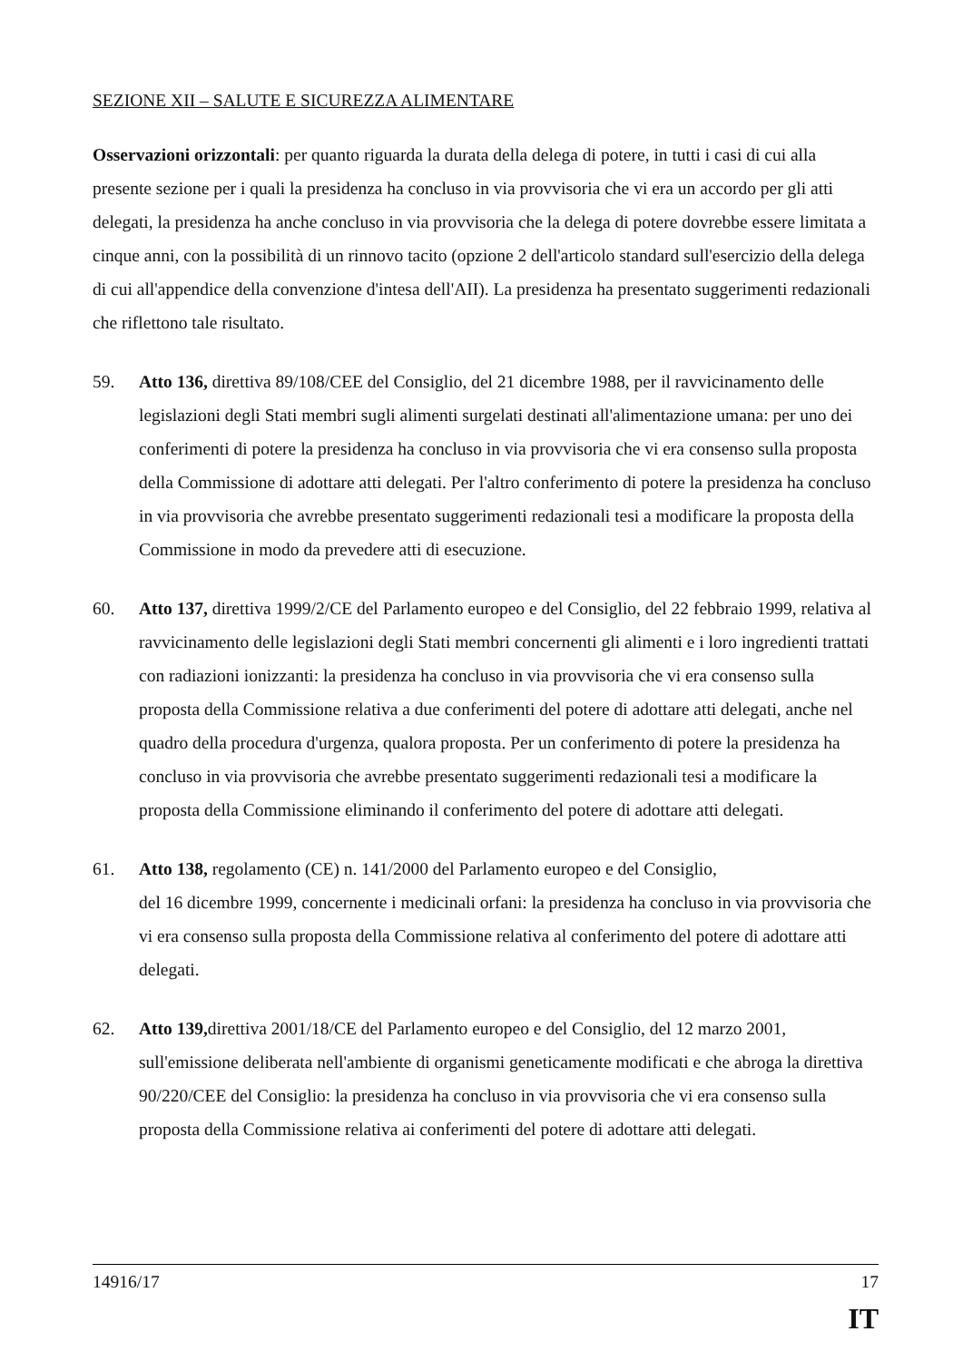SEZIONE XII – SALUTE E SICUREZZA ALIMENTARE
Osservazioni orizzontali: per quanto riguarda la durata della delega di potere, in tutti i casi di cui alla presente sezione per i quali la presidenza ha concluso in via provvisoria che vi era un accordo per gli atti delegati, la presidenza ha anche concluso in via provvisoria che la delega di potere dovrebbe essere limitata a cinque anni, con la possibilità di un rinnovo tacito (opzione 2 dell'articolo standard sull'esercizio della delega di cui all'appendice della convenzione d'intesa dell'AII). La presidenza ha presentato suggerimenti redazionali che riflettono tale risultato.
59. Atto 136, direttiva 89/108/CEE del Consiglio, del 21 dicembre 1988, per il ravvicinamento delle legislazioni degli Stati membri sugli alimenti surgelati destinati all'alimentazione umana: per uno dei conferimenti di potere la presidenza ha concluso in via provvisoria che vi era consenso sulla proposta della Commissione di adottare atti delegati. Per l'altro conferimento di potere la presidenza ha concluso in via provvisoria che avrebbe presentato suggerimenti redazionali tesi a modificare la proposta della Commissione in modo da prevedere atti di esecuzione.
60. Atto 137, direttiva 1999/2/CE del Parlamento europeo e del Consiglio, del 22 febbraio 1999, relativa al ravvicinamento delle legislazioni degli Stati membri concernenti gli alimenti e i loro ingredienti trattati con radiazioni ionizzanti: la presidenza ha concluso in via provvisoria che vi era consenso sulla proposta della Commissione relativa a due conferimenti del potere di adottare atti delegati, anche nel quadro della procedura d'urgenza, qualora proposta. Per un conferimento di potere la presidenza ha concluso in via provvisoria che avrebbe presentato suggerimenti redazionali tesi a modificare la proposta della Commissione eliminando il conferimento del potere di adottare atti delegati.
61. Atto 138, regolamento (CE) n. 141/2000 del Parlamento europeo e del Consiglio,
del 16 dicembre 1999, concernente i medicinali orfani: la presidenza ha concluso in via provvisoria che vi era consenso sulla proposta della Commissione relativa al conferimento del potere di adottare atti delegati.
62. Atto 139, direttiva 2001/18/CE del Parlamento europeo e del Consiglio, del 12 marzo 2001, sull'emissione deliberata nell'ambiente di organismi geneticamente modificati e che abroga la direttiva 90/220/CEE del Consiglio: la presidenza ha concluso in via provvisoria che vi era consenso sulla proposta della Commissione relativa ai conferimenti del potere di adottare atti delegati.
14916/17 17
IT